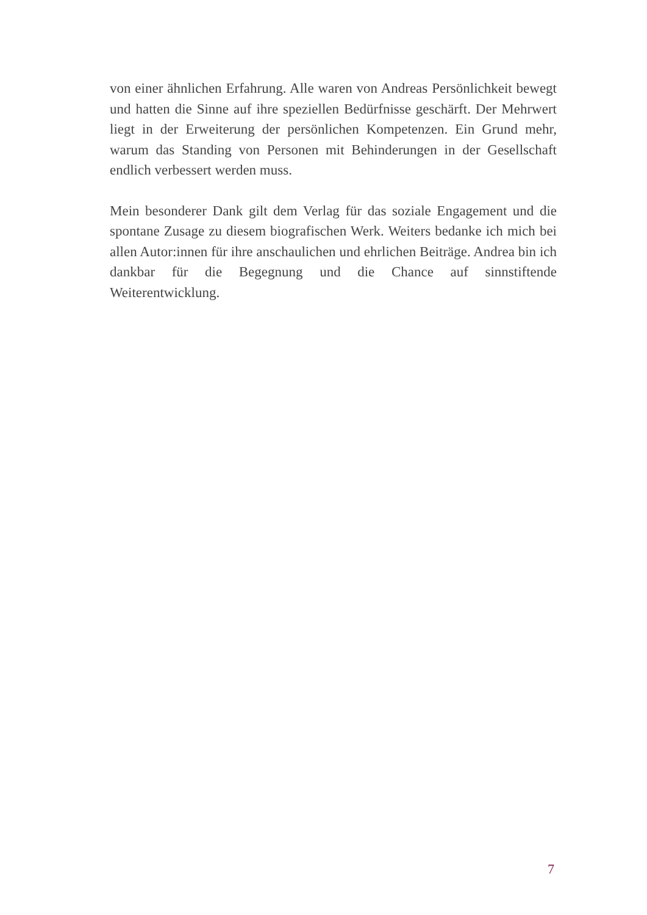von einer ähnlichen Erfahrung. Alle waren von Andreas Persönlichkeit bewegt und hatten die Sinne auf ihre speziellen Bedürfnisse geschärft. Der Mehrwert liegt in der Erweiterung der persönlichen Kompetenzen. Ein Grund mehr, warum das Standing von Personen mit Behinderungen in der Gesellschaft endlich verbessert werden muss.
Mein besonderer Dank gilt dem Verlag für das soziale Engagement und die spontane Zusage zu diesem biografischen Werk. Weiters bedanke ich mich bei allen Autor:innen für ihre anschaulichen und ehrlichen Beiträge. Andrea bin ich dankbar für die Begegnung und die Chance auf sinnstiftende Weiterentwicklung.
7